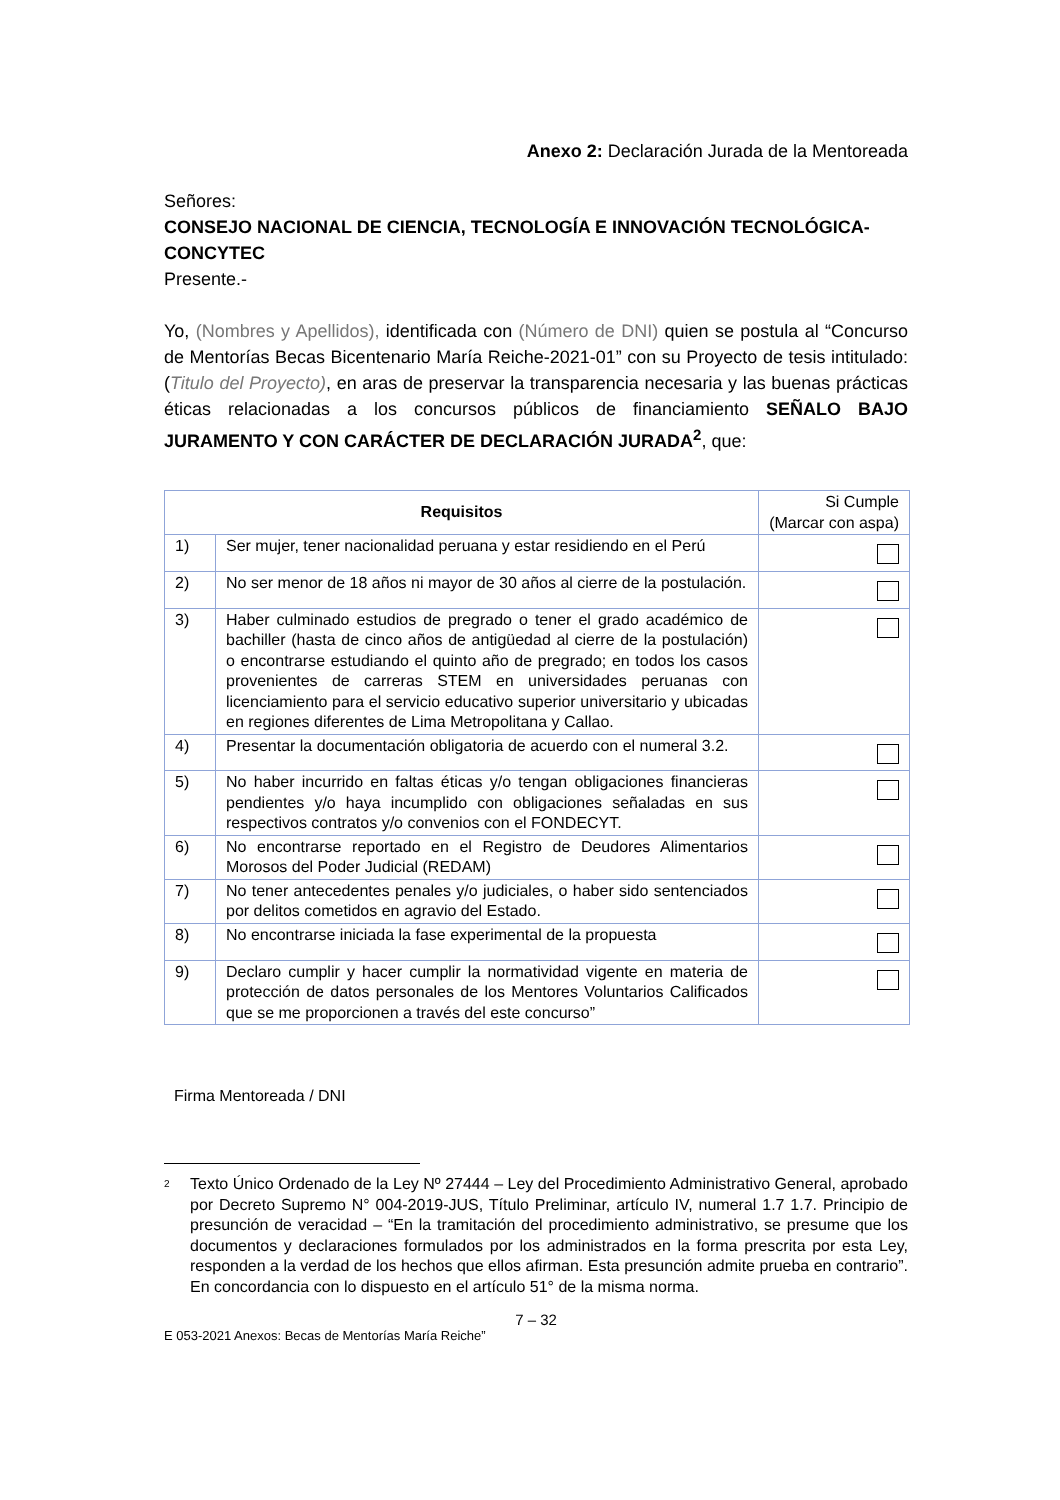Anexo 2: Declaración Jurada de la Mentoreada
Señores:
CONSEJO NACIONAL DE CIENCIA, TECNOLOGÍA E INNOVACIÓN TECNOLÓGICA-CONCYTEC
Presente.-
Yo, (Nombres y Apellidos), identificada con (Número de DNI) quien se postula al “Concurso de Mentorías Becas Bicentenario María Reiche-2021-01” con su Proyecto de tesis intitulado: (Titulo del Proyecto), en aras de preservar la transparencia necesaria y las buenas prácticas éticas relacionadas a los concursos públicos de financiamiento SEÑALO BAJO JURAMENTO Y CON CARÁCTER DE DECLARACIÓN JURADA<sup>2</sup>, que:
| Requisitos | | Si Cumple (Marcar con aspa) |
| 1) | Ser mujer, tener nacionalidad peruana y estar residiendo en el Perú | |
| 2) | No ser menor de 18 años ni mayor de 30 años al cierre de la postulación. | |
| 3) | Haber culminado estudios de pregrado o tener el grado académico de bachiller (hasta de cinco años de antigüedad al cierre de la postulación) o encontrarse estudiando el quinto año de pregrado; en todos los casos provenientes de carreras STEM en universidades peruanas con licenciamiento para el servicio educativo superior universitario y ubicadas en regiones diferentes de Lima Metropolitana y Callao. | |
| 4) | Presentar la documentación obligatoria de acuerdo con el numeral 3.2. | |
| 5) | No haber incurrido en faltas éticas y/o tengan obligaciones financieras pendientes y/o haya incumplido con obligaciones señaladas en sus respectivos contratos y/o convenios con el FONDECYT. | |
| 6) | No encontrarse reportado en el Registro de Deudores Alimentarios Morosos del Poder Judicial (REDAM) | |
| 7) | No tener antecedentes penales y/o judiciales, o haber sido sentenciados por delitos cometidos en agravio del Estado. | |
| 8) | No encontrarse iniciada la fase experimental de la propuesta | |
| 9) | Declaro cumplir y hacer cumplir la normatividad vigente en materia de protección de datos personales de los Mentores Voluntarios Calificados que se me proporcionen a través del este concurso” | |
Firma Mentoreada / DNI
2 Texto Único Ordenado de la Ley Nº 27444 – Ley del Procedimiento Administrativo General, aprobado por Decreto Supremo N° 004-2019-JUS, Título Preliminar, artículo IV, numeral 1.7 1.7. Principio de presunción de veracidad – “En la tramitación del procedimiento administrativo, se presume que los documentos y declaraciones formulados por los administrados en la forma prescrita por esta Ley, responden a la verdad de los hechos que ellos afirman. Esta presunción admite prueba en contrario”. En concordancia con lo dispuesto en el artículo 51° de la misma norma.
7 – 32
E 053-2021 Anexos: Becas de Mentorías María Reiche”